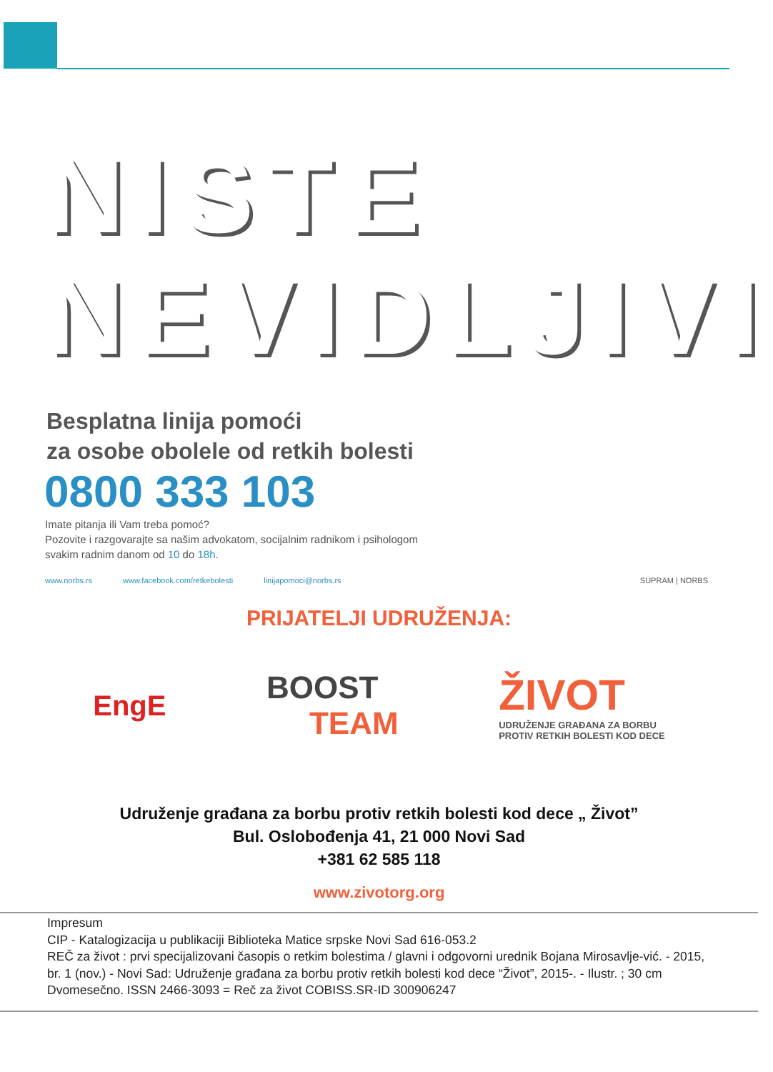NISTE
NEVIDLJIVI
Besplatna linija pomoći
za osobe obolele od retkih bolesti
0800 333 103
Imate pitanja ili Vam treba pomoć?
Pozovite i razgovarajte sa našim advokatom, socijalnim radnikom i psihologom
svakim radnim danom od 10 do 18h.
www.norbs.rs www.facebook.com/retkebolesti linijapomoci@norbs.rs SUPRAM | NORBS
PRIJATELJI UDRUŽENJA:
EngE
BOOST
TEAM
ŽIVOT
UDRUŽENJE GRAĐANA ZA BORBU
PROTIV RETKIH BOLESTI KOD DECE
Udruženje građana za borbu protiv retkih bolesti kod dece „ Život”
Bul. Oslobođenja 41, 21 000 Novi Sad
+381 62 585 118
www.zivotorg.org
Impresum
CIP - Katalogizacija u publikaciji Biblioteka Matice srpske Novi Sad 616-053.2
REČ za život : prvi specijalizovani časopis o retkim bolestima / glavni i odgovorni urednik Bojana Mirosavlje-vić. - 2015, br. 1 (nov.) - Novi Sad: Udruženje građana za borbu protiv retkih bolesti kod dece “Život”, 2015-. - Ilustr. ; 30 cm Dvomesečno. ISSN 2466-3093 = Reč za život COBISS.SR-ID 300906247